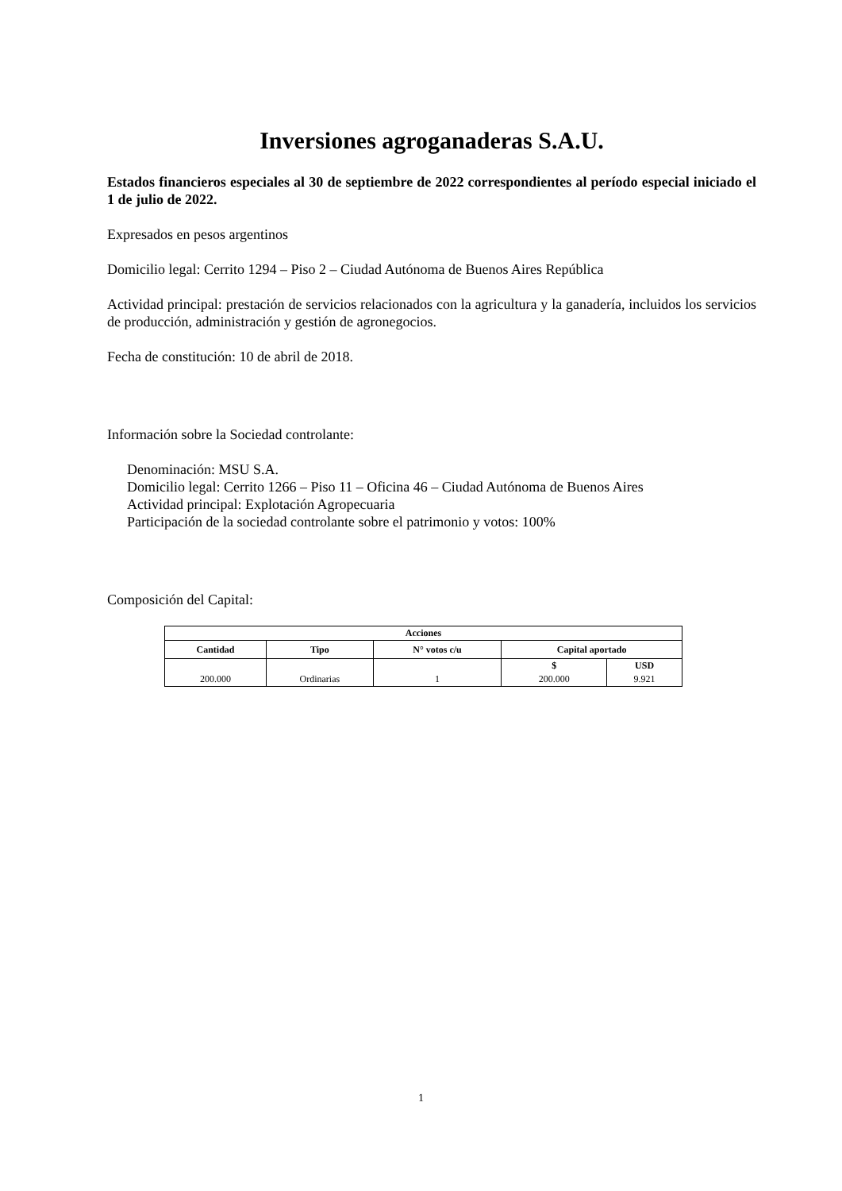Inversiones agroganaderas S.A.U.
Estados financieros especiales al 30 de septiembre de 2022 correspondientes al período especial iniciado el 1 de julio de 2022.
Expresados en pesos argentinos
Domicilio legal: Cerrito 1294 – Piso 2 – Ciudad Autónoma de Buenos Aires República
Actividad principal: prestación de servicios relacionados con la agricultura y la ganadería, incluidos los servicios de producción, administración y gestión de agronegocios.
Fecha de constitución: 10 de abril de 2018.
Información sobre la Sociedad controlante:
Denominación: MSU S.A.
Domicilio legal: Cerrito 1266 – Piso 11 – Oficina 46 – Ciudad Autónoma de Buenos Aires
Actividad principal: Explotación Agropecuaria
Participación de la sociedad controlante sobre el patrimonio y votos: 100%
Composición del Capital:
| Acciones | | | | |
| --- | --- | --- | --- | --- |
| Cantidad | Tipo | N° votos c/u | Capital aportado | |
| 200.000 | Ordinarias | 1 | $ | USD |
| | | | 200.000 | 9.921 |
1